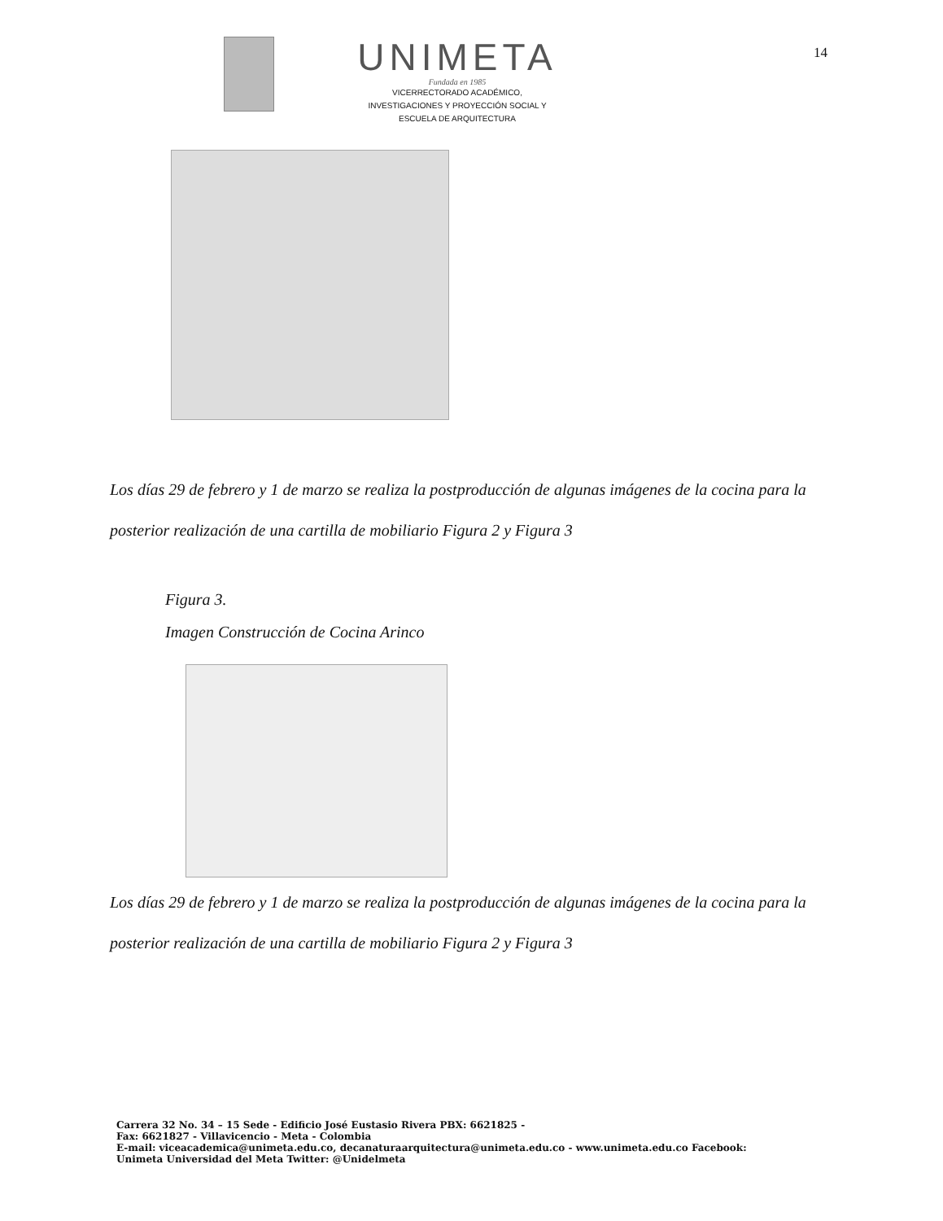UNIMETA
Fundada en 1985
VICERRECTORADO ACADÉMICO,
INVESTIGACIONES Y PROYECCIÓN SOCIAL Y
ESCUELA DE ARQUITECTURA
14
Los días 29 de febrero y 1 de marzo se realiza la postproducción de algunas imágenes de la cocina para la posterior realización de una cartilla de mobiliario Figura 2 y Figura 3
Figura 3.
Imagen Construcción de Cocina Arinco
Los días 29 de febrero y 1 de marzo se realiza la postproducción de algunas imágenes de la cocina para la posterior realización de una cartilla de mobiliario Figura 2 y Figura 3
Carrera 32 No. 34 – 15 Sede - Edificio José Eustasio Rivera PBX: 6621825 -
Fax: 6621827 - Villavicencio - Meta - Colombia
E-mail: viceacademica@unimeta.edu.co, decanaturaarquitectura@unimeta.edu.co - www.unimeta.edu.co Facebook:
Unimeta Universidad del Meta Twitter: @Unidelmeta